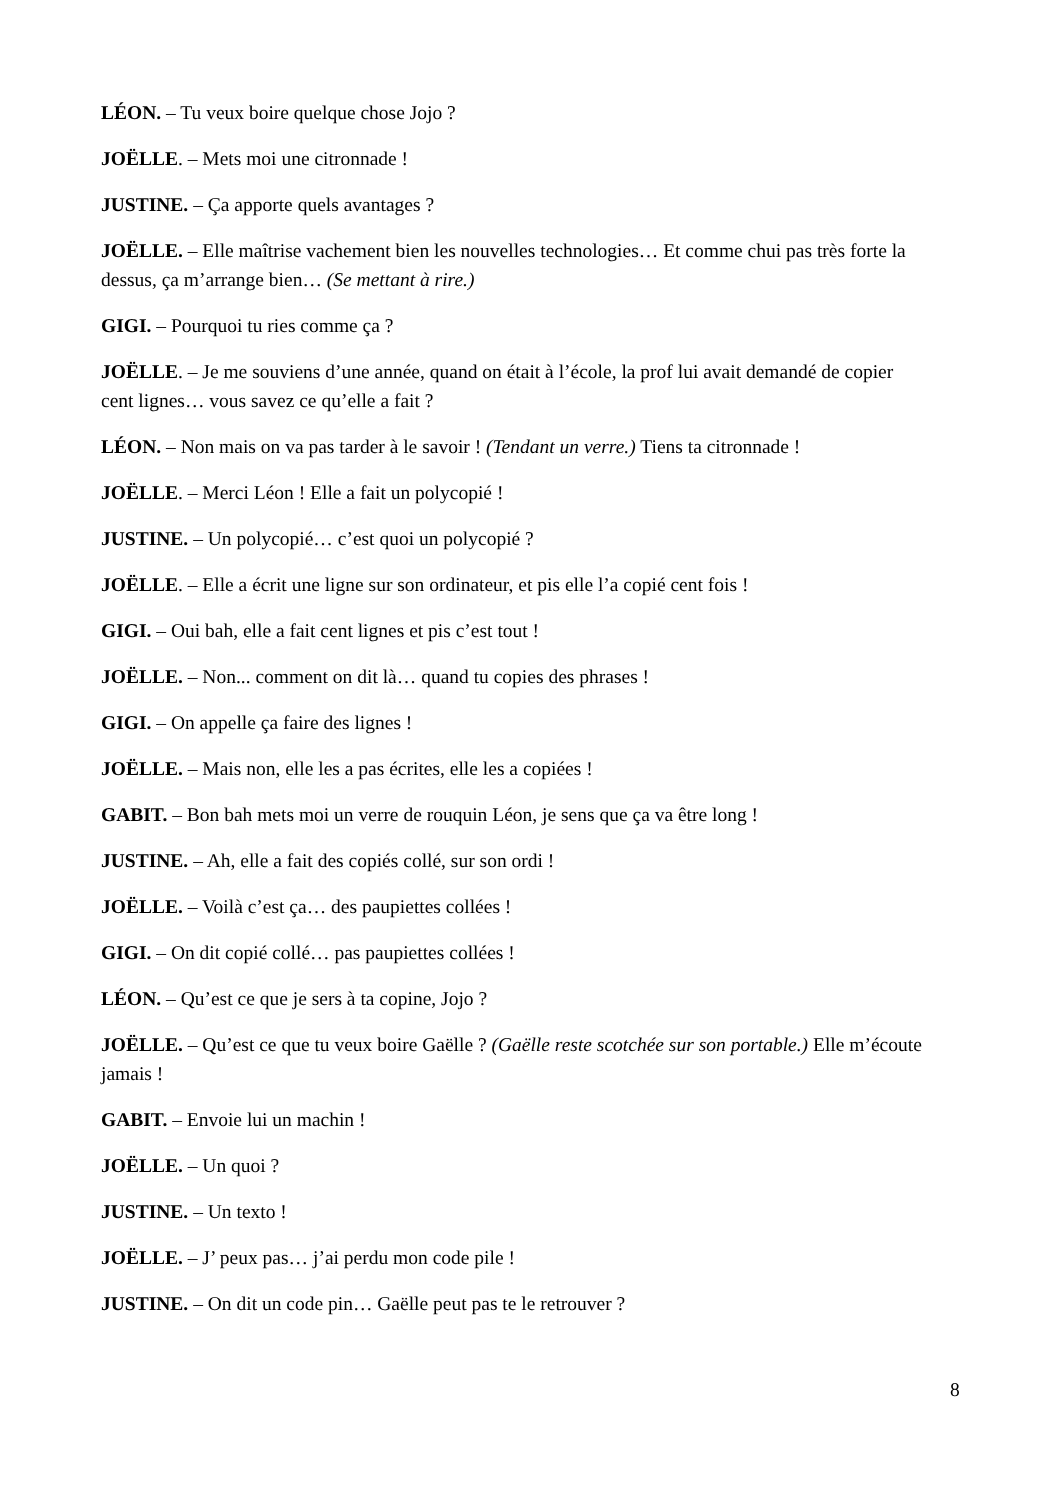LÉON. – Tu veux boire quelque chose Jojo ?
JOËLLE. – Mets moi une citronnade !
JUSTINE. – Ça apporte quels avantages ?
JOËLLE. – Elle maîtrise vachement bien les nouvelles technologies… Et comme chui pas très forte la dessus, ça m’arrange bien… (Se mettant à rire.)
GIGI. – Pourquoi tu ries comme ça ?
JOËLLE. – Je me souviens d’une année, quand on était à l’école, la prof lui avait demandé de copier cent lignes… vous savez ce qu’elle a fait ?
LÉON. – Non mais on va pas tarder à le savoir ! (Tendant un verre.) Tiens ta citronnade !
JOËLLE. – Merci Léon ! Elle a fait un polycopié !
JUSTINE. – Un polycopié… c’est quoi un polycopié ?
JOËLLE. – Elle a écrit une ligne sur son ordinateur, et pis elle l’a copié cent fois !
GIGI. – Oui bah, elle a fait cent lignes et pis c’est tout !
JOËLLE. – Non... comment on dit là… quand tu copies des phrases !
GIGI. – On appelle ça faire des lignes !
JOËLLE. – Mais non, elle les a pas écrites, elle les a copiées !
GABIT. – Bon bah mets moi un verre de rouquin Léon, je sens que ça va être long !
JUSTINE. – Ah, elle a fait des copiés collé, sur son ordi !
JOËLLE. – Voilà c’est ça… des paupiettes collées !
GIGI. – On dit copié collé… pas paupiettes collées !
LÉON. – Qu’est ce que je sers à ta copine, Jojo ?
JOËLLE. – Qu’est ce que tu veux boire Gaëlle ? (Gaëlle reste scotchée sur son portable.) Elle m’écoute jamais !
GABIT. – Envoie lui un machin !
JOËLLE. – Un quoi ?
JUSTINE. – Un texto !
JOËLLE. – J’ peux pas… j’ai perdu mon code pile !
JUSTINE. – On dit un code pin… Gaëlle peut pas te le retrouver ?
8